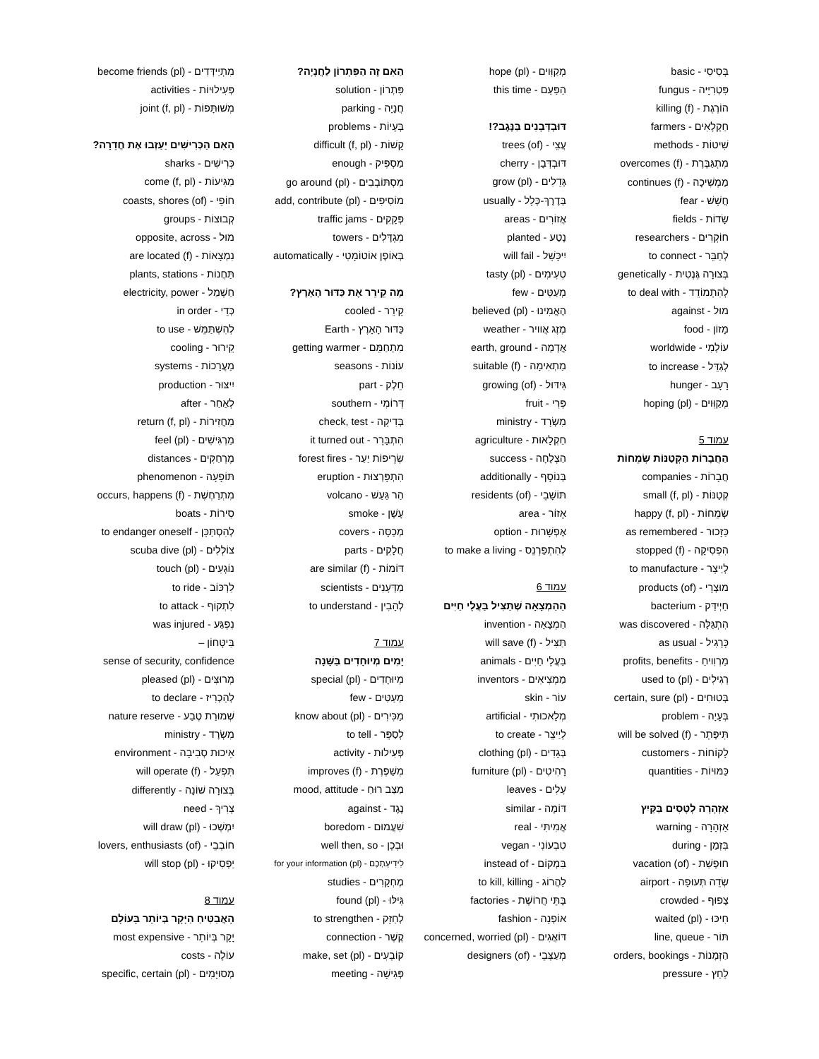בְּסִיסִי - basic
פִּטְרִיָּיה - fungus
הוֹרֶגֶת - killing (f)
חַקְלָאִים - farmers
שִׁיטוֹת - methods
מִתְגַּבֶּרֶת - overcomes (f)
מַמְשִׁיכָה - continues (f)
חֲשָׁשׁ - fear
שָׂדוֹת - fields
חוֹקְרִים - researchers
לְחַבֵּר - to connect
בְּצוּרָה גֶּנֶטִית - genetically
לְהִתְמוֹדֵד - to deal with
מוּל - against
מָזוֹן - food
עוֹלָמִי - worldwide
לְגַדֵּל - to increase
רָעָב - hunger
מְקַוִּוים - hoping (pl)
עמוד 5
הַחֲבָרוֹת הַקְּטַנּוֹת שְׂמֵחוֹת
חֲבָרוֹת - companies
קְטַנּוֹת - small (f, pl)
שְׂמֵחוֹת - happy (f, pl)
כַּזָּכוּר - as remembered
הִפְסִיקָה - stopped (f)
לְיַיצֵר - to manufacture
מוּצְרֵי - products (of)
חַיְידַּק - bacterium
הִתְגַּלָּה - was discovered
כָּרָגִיל - as usual
מַרְוִויחַ - profits, benefits
רְגִילִים - used to (pl)
בְּטוּחִים - certain, sure (pl)
בְּעָיָה - problem
תִּיפָּתֵר - will be solved (f)
לָקוֹחוֹת - customers
כַּמּוּיוֹת - quantities
אַזְהָרָה לְטָסִים בַּקַּיִץ
אַזְהָרָה - warning
בִּזְמַן - during
חוּפְשַׁת - vacation (of)
שְׂדֵה תְּעוּפָה - airport
צָפוּף - crowded
חִיכּוּ - waited (pl)
תּוֹר - line, queue
הַזְמָנוֹת - orders, bookings
לַחַץ - pressure
מְקַוִּוים - hope (pl)
הַפַּעַם - this time
דּוּבְדְּבָנִים בַּנֶּגֶב?!
עֲצֵי - trees (of)
דּוּבְדְּבָן - cherry
גְּדֵלִים - grow (pl)
בְּדֶרֶךְ-כְּלָל - usually
אֲזוֹרִים - areas
נָטַע - planted
יִיכָּשֵׁל - will fail
טְעִימִים - tasty (pl)
מְעַטִּים - few
הֶאֱמִינוּ - believed (pl)
מֶזֶג אֲוויר - weather
אֲדָמָה - earth, ground
מַתְאִימָה - suitable (f)
גִּידּוּל - growing (of)
פְּרִי - fruit
מִשְׂרָד - ministry
חַקְלָאוּת - agriculture
הַצְלָחָה - success
בְּנוֹסָף - additionally
תּוֹשָׁבֵי - residents (of)
אֵזוֹר - area
אֶפְשָׁרוּת - option
לְהִתְפַּרְנֵס - to make a living
עמוד 6
הַהַמְצָאָה שֶׁתַּצִּיל בַּעֲלֵי חַיִּים
הַמְצָאָה - invention
תַּצִּיל - will save (f)
בַּעֲלֵי חַיִּים - animals
מַמְצִיאִים - inventors
עוֹר - skin
מְלָאכוּתִי - artificial
לְיַיצֵר - to create
בְּגָדִים - clothing (pl)
רָהִיטִים - furniture (pl)
עָלִים - leaves
דּוֹמֶה - similar
אֲמִיתִּי - real
טִבְעוֹנִי - vegan
בִּמְקוֹם - instead of
לַהֲרוֹג - to kill, killing
בָּתֵּי חֲרוֹשֶׁת - factories
אוֹפְנָה - fashion
דּוֹאֲגִים - concerned, worried (pl)
מְעַצְּבֵי - designers (of)
הַאִם זֶה הַפִּתְרוֹן לַחֲנָיָה?
פִּתְרוֹן - solution
חֲנָיָה - parking
בְּעָיוֹת - problems
קָשׁוֹת - difficult (f, pl)
מַסְפִּיק - enough
מִסְתּוֹבְבִים - go around (pl)
מוֹסִיפִים - add, contribute (pl)
פְּקָקִים - traffic jams
מִגְדָּלִים - towers
בְּאוֹפֶן אוֹטוֹמָטִי - automatically
מָה קֵירֵר אֶת כַּדּוּר הָאָרֶץ?
קֵירֵר - cooled
כַּדּוּר הָאָרֶץ - Earth
מִתְחַמֵּם - getting warmer
עוֹנוֹת - seasons
חֵלֶק - part
דְּרוֹמִי - southern
בְּדִיקָה - check, test
הִתְבָּרֵר - it turned out
שְׂרֵיפוֹת יַעַר - forest fires
הִתְפָּרְצוּת - eruption
הַר גַּעַשׁ - volcano
עָשָׁן - smoke
מְכַסָּה - covers
חֲלָקִים - parts
דּוֹמוֹת - are similar (f)
מַדְּעָנִים - scientists
לְהָבִין - to understand
עמוד 7
יָמִים מְיוּחָדִים בַּשָּׁנָה
מְיוּחָדִים - special (pl)
מְעַטִּים - few
מַכִּירִים - know about (pl)
לְסַפֵּר - to tell
פְּעִילוּת - activity
מְשַׁפֶּרֶת - improves (f)
מַצַּב רוּחַ - mood, attitude
נֶגֶד - against
שִׁעֲמוּם - boredom
וּבְכֵן - well then, so
לִידִיעַתְכֶם - for your information (pl)
מֶחְקָרִים - studies
גִּילּוּ - found (pl)
לְחַזֵּק - to strengthen
קֶשֶׁר - connection
קוֹבְעִים - make, set (pl)
פְּגִישָׁה - meeting
מִתְיַידְּדִים - become friends (pl)
פְּעִילוּיוֹת - activities
מְשׁוּתָּפוֹת - joint (f, pl)
הַאִם הַכְּרִישִׁים יַעַזְבוּ אֶת חֲדֵרָה?
כְּרִישִׁים - sharks
מַגִּיעוֹת - come (f, pl)
חוֹפֵי - coasts, shores (of)
קְבוּצוֹת - groups
מוּל - opposite, across
נִמְצָאוֹת - are located (f)
תַּחֲנוֹת - plants, stations
חַשְׁמַל - electricity, power
כְּדֵי - in order
לְהִשְׁתַּמֵּשׁ - to use
קֵירוּר - cooling
מַעֲרָכוֹת - systems
יִיצּוּר - production
לְאַחַר - after
מַחֲזִירוֹת - return (f, pl)
מַרְגִּישִׁים - feel (pl)
מֶרְחַקִּים - distances
תּוֹפָעָה - phenomenon
מִתְרַחֶשֶׁת - occurs, happens (f)
סִירוֹת - boats
לְהִסְתַּכֵּן - to endanger oneself
צוֹלְלִים - scuba dive (pl)
נוֹגְעִים - touch (pl)
לִרְכּוֹב - to ride
לִתְקוֹף - to attack
נִפְגַּע - was injured
בִּיטָּחוֹן –
sense of security, confidence
מְרוּצִּים - pleased (pl)
לְהַכְרִיז - to declare
שְׁמוּרַת טֶבַע - nature reserve
מִשְׂרָד - ministry
אֵיכוּת סְבִיבָה - environment
תִּפְעַל - will operate (f)
בְּצוּרָה שׁוֹנָה - differently
צָרִיךְ - need
יִמְשְׁכוּ - will draw (pl)
חוֹבְבֵי - lovers, enthusiasts (of)
יַפְסִיקוּ - will stop (pl)
עמוד 8
הָאֲבַטִּיחַ הַיָּקָר בְּיוֹתֵר בָּעוֹלָם
יָקָר בְּיוֹתֵר - most expensive
עוֹלֶה - costs
מְסוּיָּמִים - specific, certain (pl)